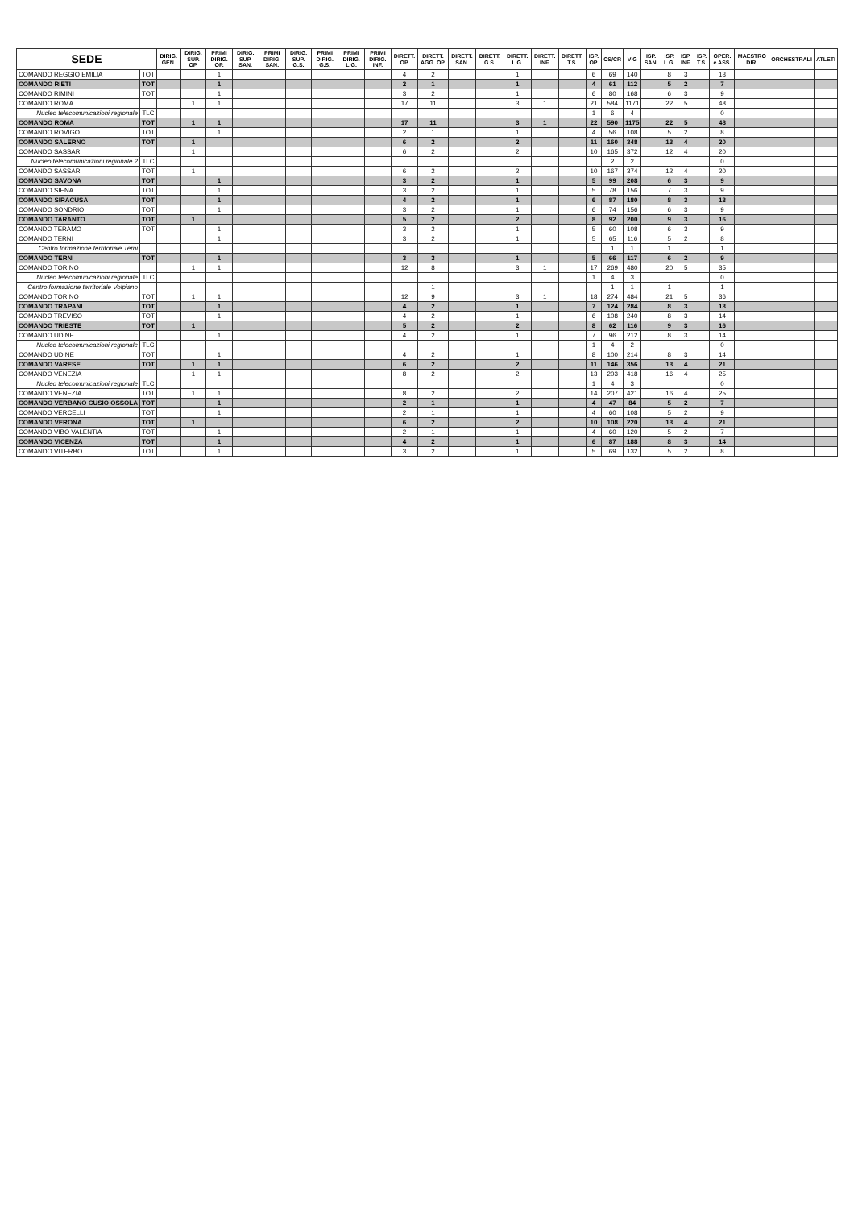| SEDE | | DIRIG. GEN. | DIRIG. SUP. OP. | PRIMI DIRIG. OP. | DIRIG. SUP. SAN. | PRIMI DIRIG. SAN. | DIRIG. SUP. G.S. | PRIMI DIRIG. G.S. | PRIMI DIRIG. L.G. | PRIMI DIRIG. INF. | DIRETT. OP. | DIRETT. AGG. OP. | DIRETT. SAN. | DIRETT. G.S. | DIRETT. L.G. | DIRETT. INF. | DIRETT. T.S. | ISP. OP. | CS/CR | VIG | ISP. SAN. | ISP. L.G. | ISP. INF. | ISP. T.S. | OPER. e ASS. | MAESTRO DIR. | ORCHESTRALI | ATLETI |
| --- | --- | --- | --- | --- | --- | --- | --- | --- | --- | --- | --- | --- | --- | --- | --- | --- | --- | --- | --- | --- | --- | --- | --- | --- | --- | --- | --- | --- |
| COMANDO REGGIO EMILIA | TOT | | | 1 | | | | | | | 4 | 2 | | | 1 | | | 6 | 69 | 140 | | 8 | 3 | | 13 | | | |
| COMANDO RIETI | TOT | | | 1 | | | | | | | 2 | 1 | | | 1 | | | 4 | 61 | 112 | | 5 | 2 | | 7 | | | |
| COMANDO RIMINI | TOT | | | 1 | | | | | | | 3 | 2 | | | 1 | | | 6 | 80 | 168 | | 6 | 3 | | 9 | | | |
| COMANDO ROMA | | | 1 | 1 | | | | | | | 17 | 11 | | | 3 | 1 | | 21 | 584 | 1171 | | 22 | 5 | | 48 | | | |
| Nucleo telecomunicazioni regionale | TLC | | | | | | | | | | | | | | | | | 1 | 6 | 4 | | | | | 0 | | | |
| COMANDO ROMA | TOT | | 1 | 1 | | | | | | | 17 | 11 | | | 3 | 1 | | 22 | 590 | 1175 | | 22 | 5 | | 48 | | | |
| COMANDO ROVIGO | TOT | | | 1 | | | | | | | 2 | 1 | | | 1 | | | 4 | 56 | 108 | | 5 | 2 | | 8 | | | |
| COMANDO SALERNO | TOT | | 1 | | | | | | | | 6 | 2 | | | 2 | | | 11 | 160 | 348 | | 13 | 4 | | 20 | | | |
| COMANDO SASSARI | | | 1 | | | | | | | | 6 | 2 | | | 2 | | | 10 | 165 | 372 | | 12 | 4 | | 20 | | | |
| Nucleo telecomunicazioni regionale 2 | TLC | | | | | | | | | | | | | | | | | | 2 | 2 | | | | | 0 | | | |
| COMANDO SASSARI | TOT | | 1 | | | | | | | | 6 | 2 | | | 2 | | | 10 | 167 | 374 | | 12 | 4 | | 20 | | | |
| COMANDO SAVONA | TOT | | | 1 | | | | | | | 3 | 2 | | | 1 | | | 5 | 99 | 208 | | 6 | 3 | | 9 | | | |
| COMANDO SIENA | TOT | | | 1 | | | | | | | 3 | 2 | | | 1 | | | 5 | 78 | 156 | | 7 | 3 | | 9 | | | |
| COMANDO SIRACUSA | TOT | | | 1 | | | | | | | 4 | 2 | | | 1 | | | 6 | 87 | 180 | | 8 | 3 | | 13 | | | |
| COMANDO SONDRIO | TOT | | | 1 | | | | | | | 3 | 2 | | | 1 | | | 6 | 74 | 156 | | 6 | 3 | | 9 | | | |
| COMANDO TARANTO | TOT | | 1 | | | | | | | | 5 | 2 | | | 2 | | | 8 | 92 | 200 | | 9 | 3 | | 16 | | | |
| COMANDO TERAMO | TOT | | | 1 | | | | | | | 3 | 2 | | | 1 | | | 5 | 60 | 108 | | 6 | 3 | | 9 | | | |
| COMANDO TERNI | | | | 1 | | | | | | | 3 | 2 | | | 1 | | | 5 | 65 | 116 | | 5 | 2 | | 8 | | | |
| Centro formazione territoriale Terni | | | | | | | | | | | | | | | | | | | 1 | 1 | | 1 | | | 1 | | | |
| COMANDO TERNI | TOT | | | 1 | | | | | | | 3 | 3 | | | 1 | | | 5 | 66 | 117 | | 6 | 2 | | 9 | | | |
| COMANDO TORINO | | | 1 | 1 | | | | | | | 12 | 8 | | | 3 | 1 | | 17 | 269 | 480 | | 20 | 5 | | 35 | | | |
| Nucleo telecomunicazioni regionale | TLC | | | | | | | | | | | | | | | | | 1 | 4 | 3 | | | | | 0 | | | |
| Centro formazione territoriale Volpiano | | | | | | | | | | | | 1 | | | | | | | 1 | 1 | | 1 | | | 1 | | | |
| COMANDO TORINO | TOT | | 1 | 1 | | | | | | | 12 | 9 | | | 3 | 1 | | 18 | 274 | 484 | | 21 | 5 | | 36 | | | |
| COMANDO TRAPANI | TOT | | | 1 | | | | | | | 4 | 2 | | | 1 | | | 7 | 124 | 284 | | 8 | 3 | | 13 | | | |
| COMANDO TREVISO | TOT | | | 1 | | | | | | | 4 | 2 | | | 1 | | | 6 | 108 | 240 | | 8 | 3 | | 14 | | | |
| COMANDO TRIESTE | TOT | | 1 | | | | | | | | 5 | 2 | | | 2 | | | 8 | 62 | 116 | | 9 | 3 | | 16 | | | |
| COMANDO UDINE | | | | 1 | | | | | | | 4 | 2 | | | 1 | | | 7 | 96 | 212 | | 8 | 3 | | 14 | | | |
| Nucleo telecomunicazioni regionale | TLC | | | | | | | | | | | | | | | | | 1 | 4 | 2 | | | | | 0 | | | |
| COMANDO UDINE | TOT | | | 1 | | | | | | | 4 | 2 | | | 1 | | | 8 | 100 | 214 | | 8 | 3 | | 14 | | | |
| COMANDO VARESE | TOT | | 1 | 1 | | | | | | | 6 | 2 | | | 2 | | | 11 | 146 | 356 | | 13 | 4 | | 21 | | | |
| COMANDO VENEZIA | | | 1 | 1 | | | | | | | 8 | 2 | | | 2 | | | 13 | 203 | 418 | | 16 | 4 | | 25 | | | |
| Nucleo telecomunicazioni regionale | TLC | | | | | | | | | | | | | | | | | 1 | 4 | 3 | | | | | 0 | | | |
| COMANDO VENEZIA | TOT | | 1 | 1 | | | | | | | 8 | 2 | | | 2 | | | 14 | 207 | 421 | | 16 | 4 | | 25 | | | |
| COMANDO VERBANO CUSIO OSSOLA | TOT | | | 1 | | | | | | | 2 | 1 | | | 1 | | | 4 | 47 | 84 | | 5 | 2 | | 7 | | | |
| COMANDO VERCELLI | TOT | | | 1 | | | | | | | 2 | 1 | | | 1 | | | 4 | 60 | 108 | | 5 | 2 | | 9 | | | |
| COMANDO VERONA | TOT | | 1 | | | | | | | | 6 | 2 | | | 2 | | | 10 | 108 | 220 | | 13 | 4 | | 21 | | | |
| COMANDO VIBO VALENTIA | TOT | | | 1 | | | | | | | 2 | 1 | | | 1 | | | 4 | 60 | 120 | | 5 | 2 | | 7 | | | |
| COMANDO VICENZA | TOT | | | 1 | | | | | | | 4 | 2 | | | 1 | | | 6 | 87 | 188 | | 8 | 3 | | 14 | | | |
| COMANDO VITERBO | TOT | | | 1 | | | | | | | 3 | 2 | | | 1 | | | 5 | 69 | 132 | | 5 | 2 | | 8 | | | |